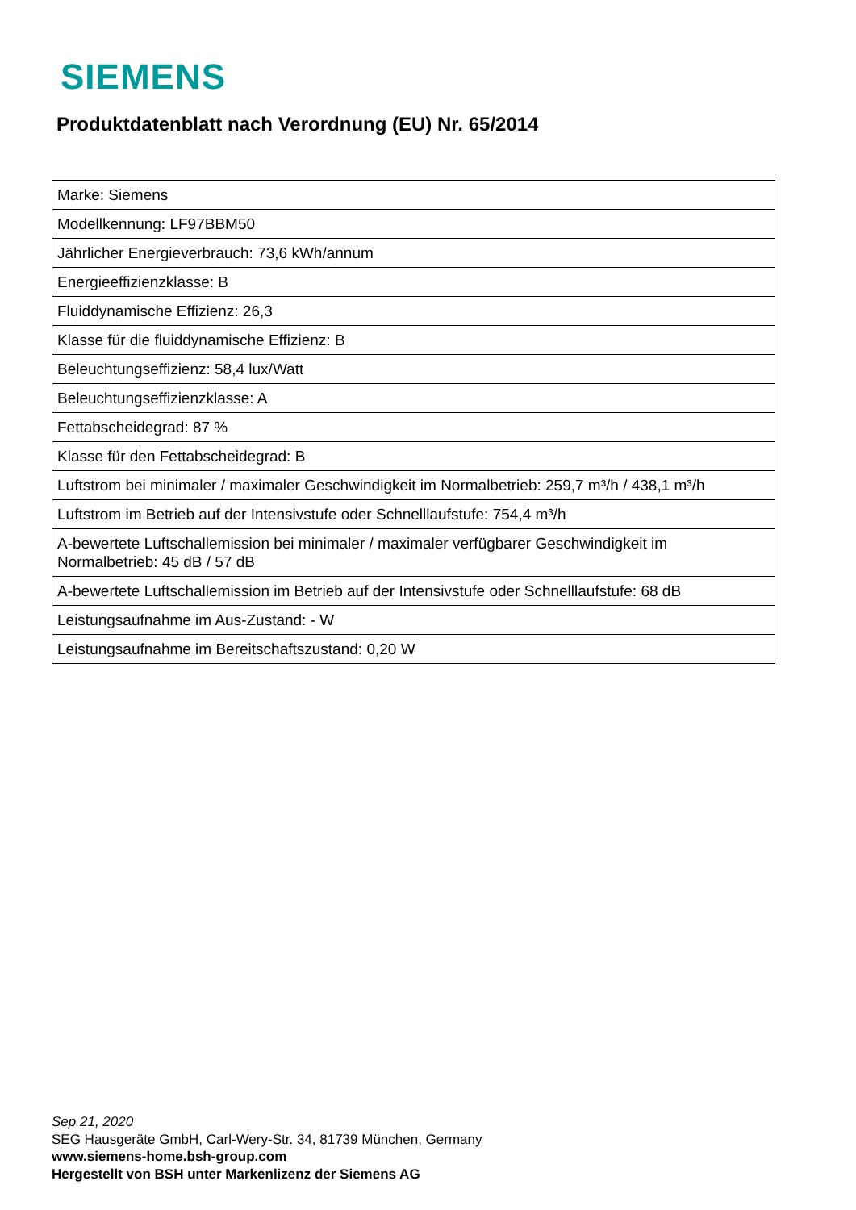SIEMENS
Produktdatenblatt nach Verordnung (EU) Nr. 65/2014
| Marke: Siemens |
| Modellkennung: LF97BBM50 |
| Jährlicher Energieverbrauch: 73,6 kWh/annum |
| Energieeffizienzklasse: B |
| Fluiddynamische Effizienz: 26,3 |
| Klasse für die fluiddynamische Effizienz: B |
| Beleuchtungseffizienz: 58,4 lux/Watt |
| Beleuchtungseffizienzklasse: A |
| Fettabscheidegrad: 87 % |
| Klasse für den Fettabscheidegrad: B |
| Luftstrom bei minimaler / maximaler Geschwindigkeit im Normalbetrieb: 259,7 m³/h / 438,1 m³/h |
| Luftstrom im Betrieb auf der Intensivstufe oder Schnelllaufstufe: 754,4 m³/h |
| A-bewertete Luftschallemission bei minimaler / maximaler verfügbarer Geschwindigkeit im Normalbetrieb: 45 dB / 57 dB |
| A-bewertete Luftschallemission im Betrieb auf der Intensivstufe oder Schnelllaufstufe: 68 dB |
| Leistungsaufnahme im Aus-Zustand: - W |
| Leistungsaufnahme im Bereitschaftszustand: 0,20 W |
Sep 21, 2020
SEG Hausgeräte GmbH, Carl-Wery-Str. 34, 81739 München, Germany
www.siemens-home.bsh-group.com
Hergestellt von BSH unter Markenlizenz der Siemens AG